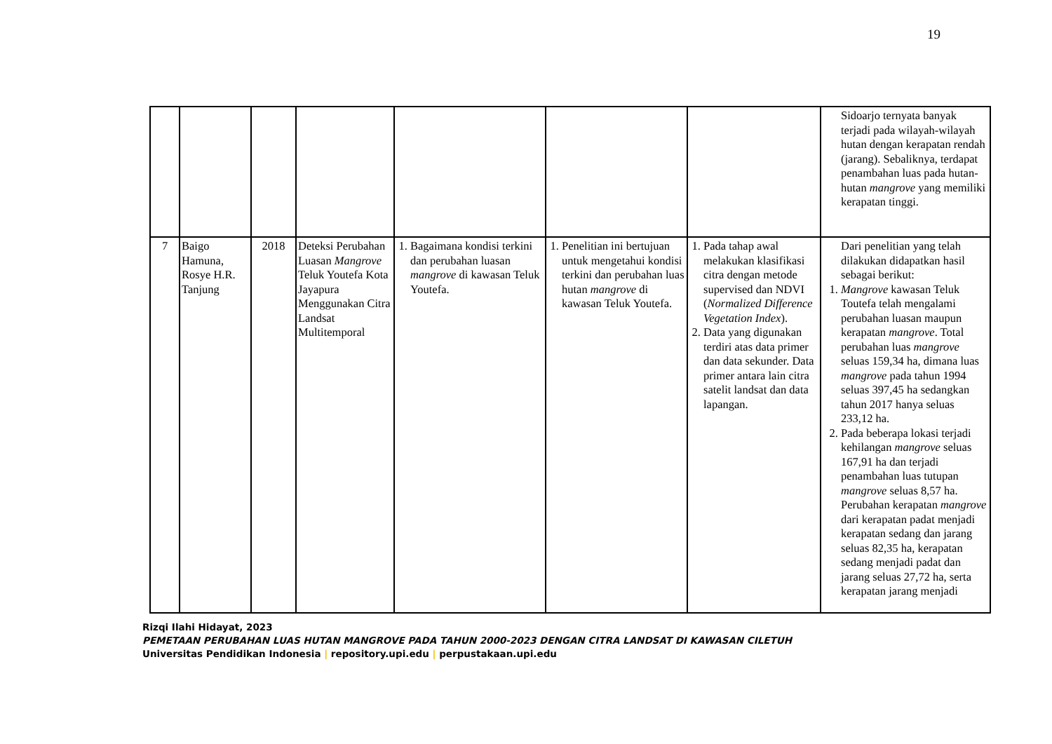19
| | | | | | | | Sidoarjo ternyata banyak terjadi pada wilayah-wilayah hutan dengan kerapatan rendah (jarang). Sebaliknya, terdapat penambahan luas pada hutan-hutan mangrove yang memiliki kerapatan tinggi. |
| 7 | Baigo Hamuna, Rosye H.R. Tanjung | 2018 | Deteksi Perubahan Luasan Mangrove Teluk Youtefa Kota Jayapura Menggunakan Citra Landsat Multitemporal | 1. Bagaimana kondisi terkini dan perubahan luasan mangrove di kawasan Teluk Youtefa. | 1. Penelitian ini bertujuan untuk mengetahui kondisi terkini dan perubahan luas hutan mangrove di kawasan Teluk Youtefa. | 1. Pada tahap awal melakukan klasifikasi citra dengan metode supervised dan NDVI ( Normalized Difference Vegetation Index ). 2. Data yang digunakan terdiri atas data primer dan data sekunder. Data primer antara lain citra satelit landsat dan data lapangan. | Dari penelitian yang telah dilakukan didapatkan hasil sebagai berikut: 1. Mangrove kawasan Teluk Toutefa telah mengalami perubahan luasan maupun kerapatan mangrove . Total perubahan luas mangrove seluas 159,34 ha, dimana luas mangrove pada tahun 1994 seluas 397,45 ha sedangkan tahun 2017 hanya seluas 233,12 ha. 2. Pada beberapa lokasi terjadi kehilangan mangrove seluas 167,91 ha dan terjadi penambahan luas tutupan mangrove seluas 8,57 ha. Perubahan kerapatan mangrove dari kerapatan padat menjadi kerapatan sedang dan jarang seluas 82,35 ha, kerapatan sedang menjadi padat dan jarang seluas 27,72 ha, serta kerapatan jarang menjadi |
Rizqi Ilahi Hidayat, 2023
PEMETAAN PERUBAHAN LUAS HUTAN MANGROVE PADA TAHUN 2000-2023 DENGAN CITRA LANDSAT DI KAWASAN CILETUH
Universitas Pendidikan Indonesia | repository.upi.edu | perpustakaan.upi.edu